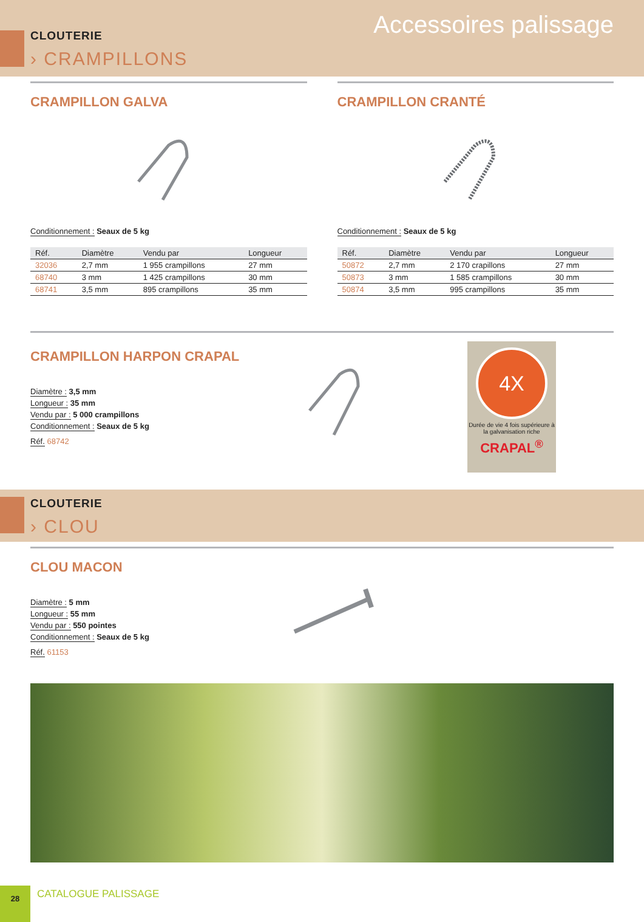CLOUTERIE
› CRAMPILLONS
Accessoires palissage
CRAMPILLON GALVA
Conditionnement : Seaux de 5 kg
| Réf. | Diamètre | Vendu par | Longueur |
| --- | --- | --- | --- |
| 32036 | 2,7 mm | 1 955 crampillons | 27 mm |
| 68740 | 3 mm | 1 425 crampillons | 30 mm |
| 68741 | 3,5 mm | 895 crampillons | 35 mm |
CRAMPILLON CRANTÉ
Conditionnement : Seaux de 5 kg
| Réf. | Diamètre | Vendu par | Longueur |
| --- | --- | --- | --- |
| 50872 | 2,7 mm | 2 170 crapillons | 27 mm |
| 50873 | 3 mm | 1 585 crampillons | 30 mm |
| 50874 | 3,5 mm | 995 crampillons | 35 mm |
CRAMPILLON HARPON CRAPAL
Diamètre : 3,5 mm
Longueur : 35 mm
Vendu par : 5 000 crampillons
Conditionnement : Seaux de 5 kg
Réf. 68742
4X
Durée de vie 4 fois supérieure à la galvanisation riche
CRAPAL<sup>®</sup>
CLOUTERIE
› CLOU
CLOU MACON
Diamètre : 5 mm
Longueur : 55 mm
Vendu par : 550 pointes
Conditionnement : Seaux de 5 kg
Réf. 61153
28
CATALOGUE PALISSAGE